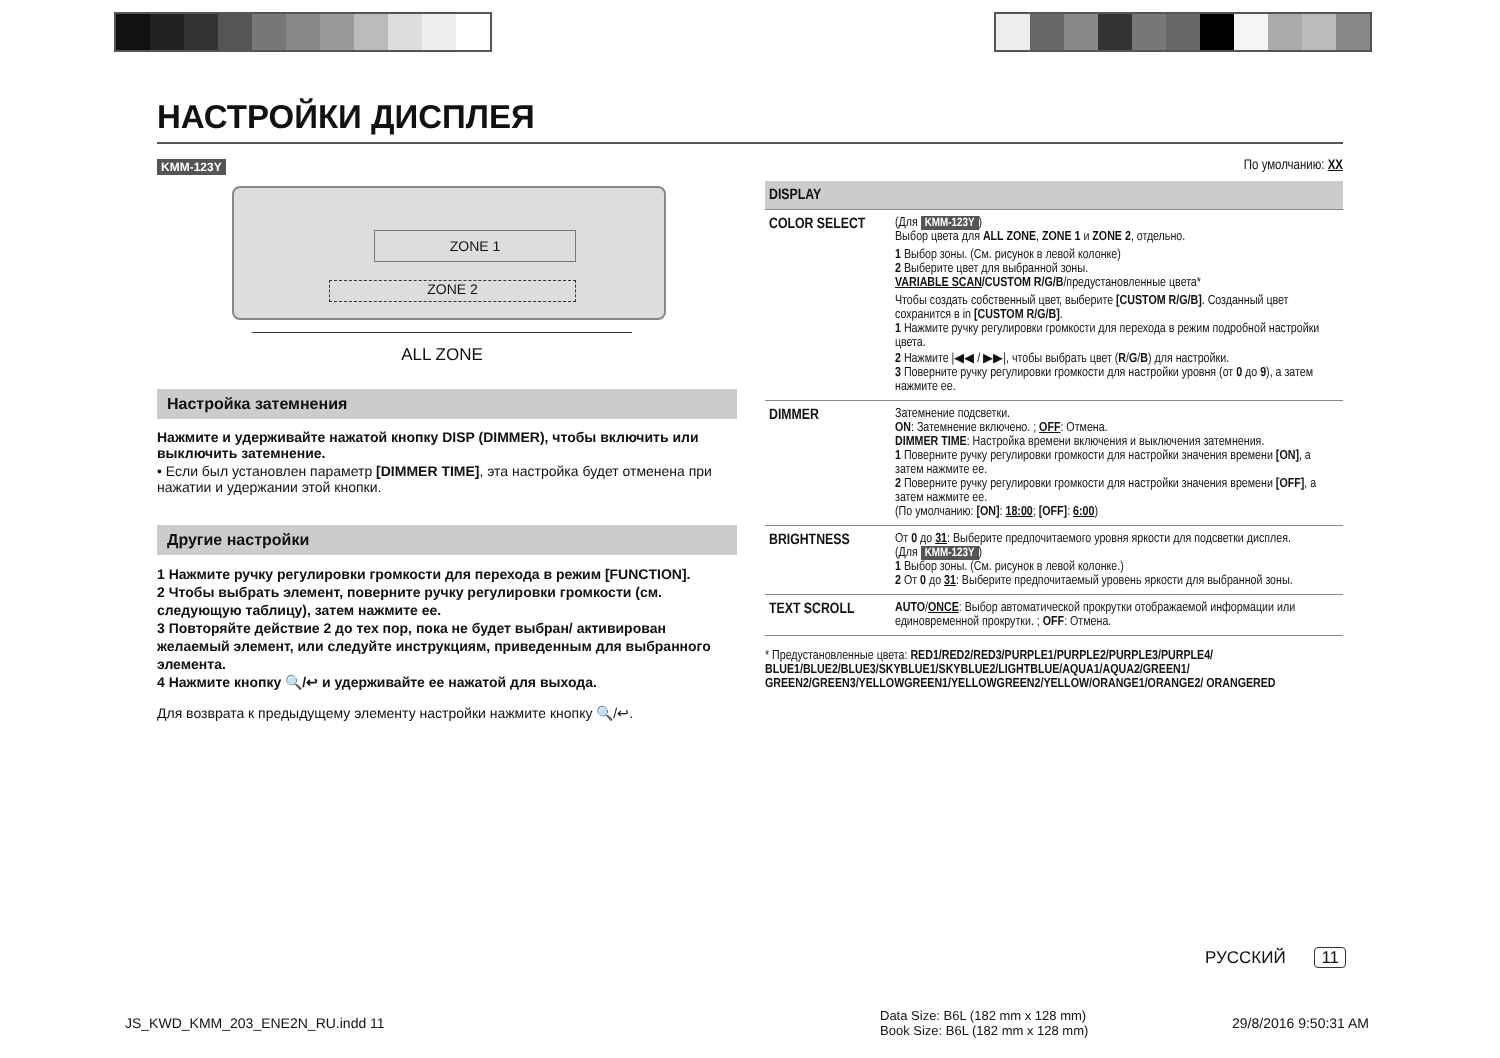НАСТРОЙКИ ДИСПЛЕЯ
KMM-123Y
ZONE 1
ZONE 2
ALL ZONE
Настройка затемнения
Нажмите и удерживайте нажатой кнопку DISP (DIMMER), чтобы включить или выключить затемнение.
• Если был установлен параметр [DIMMER TIME], эта настройка будет отменена при нажатии и удержании этой кнопки.
Другие настройки
1 Нажмите ручку регулировки громкости для перехода в режим [FUNCTION].
2 Чтобы выбрать элемент, поверните ручку регулировки громкости (см. следующую таблицу), затем нажмите ее.
3 Повторяйте действие 2 до тех пор, пока не будет выбран/ активирован желаемый элемент, или следуйте инструкциям, приведенным для выбранного элемента.
4 Нажмите кнопку 🔍/↩ и удерживайте ее нажатой для выхода.
Для возврата к предыдущему элементу настройки нажмите кнопку 🔍/↩.
По умолчанию: XX
| DISPLAY | |
| --- | --- |
| COLOR SELECT | (Для KMM-123Y ) Выбор цвета для ALL ZONE , ZONE 1 и ZONE 2 , отдельно. 1 Выбор зоны. (См. рисунок в левой колонке) 2 Выберите цвет для выбранной зоны. VARIABLE SCAN /CUSTOM R/G/B /предустановленные цвета* Чтобы создать собственный цвет, выберите [CUSTOM R/G/B] . Созданный цвет сохранится в in [CUSTOM R/G/B] . 1 Нажмите ручку регулировки громкости для перехода в режим подробной настройки цвета. 2 Нажмите /◀◀ / ▶▶/, чтобы выбрать цвет ( R / G / B ) для настройки. 3 Поверните ручку регулировки громкости для настройки уровня (от 0 до 9 ), а затем нажмите ее. |
| DIMMER | Затемнение подсветки. ON : Затемнение включено. ; OFF : Отмена. DIMMER TIME : Настройка времени включения и выключения затемнения. 1 Поверните ручку регулировки громкости для настройки значения времени [ON] , а затем нажмите ее. 2 Поверните ручку регулировки громкости для настройки значения времени [OFF] , а затем нажмите ее. (По умолчанию: [ON] : 18:00 ; [OFF] : 6:00 ) |
| BRIGHTNESS | От 0 до 31 : Выберите предпочитаемого уровня яркости для подсветки дисплея. (Для KMM-123Y ) 1 Выбор зоны. (См. рисунок в левой колонке.) 2 От 0 до 31 : Выберите предпочитаемый уровень яркости для выбранной зоны. |
| TEXT SCROLL | AUTO / ONCE : Выбор автоматической прокрутки отображаемой информации или единовременной прокрутки. ; OFF : Отмена. |
* Предустановленные цвета: RED1/RED2/RED3/PURPLE1/PURPLE2/PURPLE3/PURPLE4/ BLUE1/BLUE2/BLUE3/SKYBLUE1/SKYBLUE2/LIGHTBLUE/AQUA1/AQUA2/GREEN1/ GREEN2/GREEN3/YELLOWGREEN1/YELLOWGREEN2/YELLOW/ORANGE1/ORANGE2/ ORANGERED
РУССКИЙ 11
JS_KWD_KMM_203_ENE2N_RU.indd 11
Data Size: B6L (182 mm x 128 mm)
Book Size: B6L (182 mm x 128 mm)
29/8/2016 9:50:31 AM